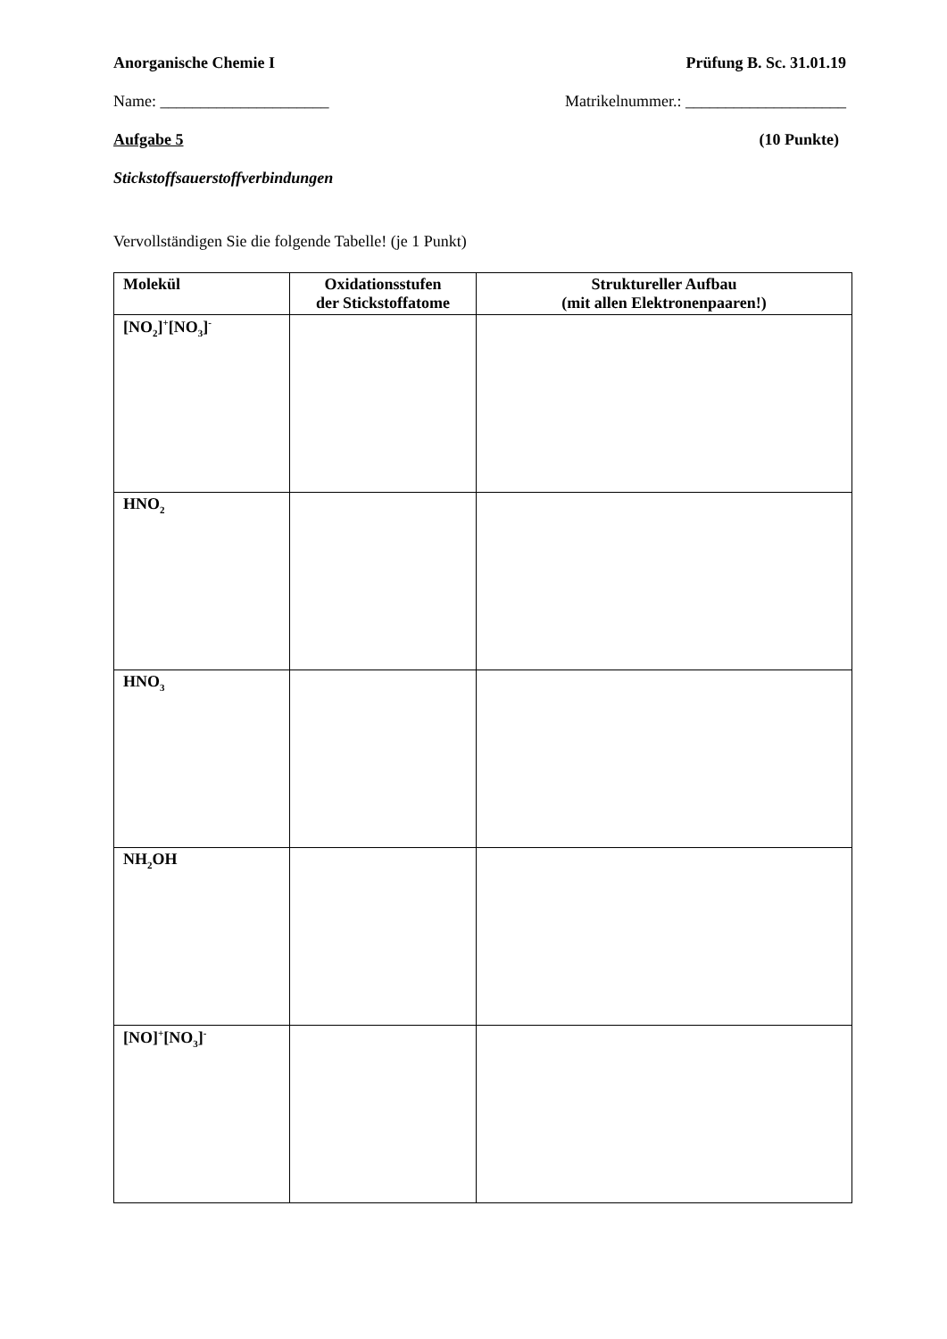Anorganische Chemie I Prüfung B. Sc. 31.01.19
Name: _____________________ Matrikelnummer.: ____________________
Aufgabe 5 (10 Punkte)
Stickstoffsauerstoffverbindungen
Vervollständigen Sie die folgende Tabelle! (je 1 Punkt)
| Molekül | Oxidationsstufen der Stickstoffatome | Struktureller Aufbau (mit allen Elektronenpaaren!) |
| --- | --- | --- |
| [NO<sub>2</sub>]<sup>+</sup>[NO<sub>3</sub>]<sup>-</sup> | | |
| HNO<sub>2</sub> | | |
| HNO<sub>3</sub> | | |
| NH<sub>2</sub>OH | | |
| [NO]<sup>+</sup>[NO<sub>3</sub>]<sup>-</sup> | | |